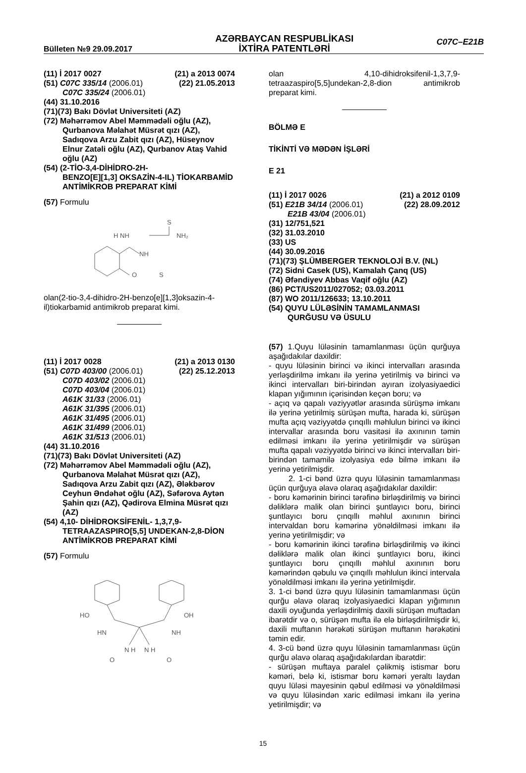Bülleten №9 29.09.2017
AZƏRBAYCAN RESPUBLİKASI
İXTİRA PATENTLƏRİ
C07C–E21B
(11) İ 2017 0027 (21) a 2013 0074
(51) C07C 335/14 (2006.01) (22) 21.05.2013
C07C 335/24 (2006.01)
(44) 31.10.2016
(71)(73) Bakı Dövlət Universiteti (AZ)
(72) Məhərrəmov Abel Məmmədəli oğlu (AZ),
Qurbanova Məlahət Müsrət qızı (AZ), Sadıqova Arzu Zabit qızı (AZ), Hüseynov Elnur Zatəli oğlu (AZ), Qurbanov Ataş Vahid oğlu (AZ)
(54) (2-TİO-3,4-DİHİDRO-2H-
BENZO[E][1,3] OKSAZİN-4-IL) TİOKARBAMİD ANTİMİKROB PREPARAT KİMİ
(57) Formulu
H NH
S
NH₂
NH
O
S
olan(2-tio-3,4-dihidro-2H-benzo[e][1,3]oksazin-4-il)tiokarbamid antimikrob preparat kimi.
(11) İ 2017 0028 (21) a 2013 0130
(51) C07D 403/00 (2006.01) (22) 25.12.2013
C07D 403/02 (2006.01)
C07D 403/04 (2006.01)
A61K 31/33 (2006.01)
A61K 31/395 (2006.01)
A61K 31/495 (2006.01)
A61K 31/499 (2006.01)
A61K 31/513 (2006.01)
(44) 31.10.2016
(71)(73) Bakı Dövlət Universiteti (AZ)
(72) Məhərrəmov Abel Məmmədəli oğlu (AZ),
Qurbanova Məlahət Müsrət qızı (AZ), Sadıqova Arzu Zabit qızı (AZ), Ələkbərov Ceyhun Əndəhət oğlu (AZ), Səfərova Aytən Şahin qızı (AZ), Qədirova Elmina Müsrət qızı (AZ)
(54) 4,10- DİHİDROKSİFENİL- 1,3,7,9-
TETRAAZASPIRO[5,5] UNDEKAN-2,8-DİON ANTİMİKROB PREPARAT KİMİ
(57) Formulu
HO
OH
HN
NH
N H
N H
O
O
olan 4,10-dihidroksifenil-1,3,7,9-tetraazaspiro[5,5]undekan-2,8-dion antimikrob preparat kimi.
BÖLMƏ E
TİKİNTİ VƏ MƏDƏN İŞLƏRİ
E 21
(11) İ 2017 0026 (21) a 2012 0109
(51) E21B 34/14 (2006.01) (22) 28.09.2012
E21B 43/04 (2006.01)
(31) 12/751,521
(32) 31.03.2010
(33) US
(44) 30.09.2016
(71)(73) ŞLÜMBERGER TEKNOLOJİ B.V. (NL)
(72) Sidni Casek (US), Kamalah Çanq (US)
(74) Əfəndiyev Abbas Vaqif oğlu (AZ)
(86) PCT/US2011/027052; 03.03.2011
(87) WO 2011/126633; 13.10.2011
(54) QUYU LÜLƏSİNİN TAMAMLANMASI
QURĞUSU VƏ ÜSULU
(57) 1.Quyu lüləsinin tamamlanması üçün qurğuya aşağıdakılar daxildir:
- quyu lüləsinin birinci və ikinci intervalları arasında yerləşdirilmə imkanı ilə yerinə yetirilmiş və birinci və ikinci intervalları biri-birindən ayıran izolyasiyaedici klapan yığımının içərisindən keçən boru; və
- açıq və qapalı vəziyyətlər arasında sürüşmə imkanı ilə yerinə yetirilmiş sürüşən mufta, harada ki, sürüşən mufta açıq vəziyyətdə çınqıllı məhlulun birinci və ikinci intervallar arasında boru vasitəsi ilə axınının təmin edilməsi imkanı ilə yerinə yetirilmişdir və sürüşən mufta qapalı vəziyyətdə birinci və ikinci intervalları biri-birindən tamamilə izolyasiya edə bilmə imkanı ilə yerinə yetirilmişdir.
2. 1-ci bənd üzrə quyu lüləsinin tamamlanması üçün qurğuya əlavə olaraq aşağıdakılar daxildir:
- boru kəmərinin birinci tərəfinə birləşdirilmiş və birinci dəliklərə malik olan birinci şuntlayıcı boru, birinci şuntlayıcı boru çınqıllı məhlul axınının birinci intervaldan boru kəmərinə yönəldilməsi imkanı ilə yerinə yetirilmişdir; və
- boru kəmərinin ikinci tərəfinə birləşdirilmiş və ikinci dəliklərə malik olan ikinci şuntlayıcı boru, ikinci şuntlayıcı boru çınqıllı məhlul axınının boru kəmərindən qəbulu və çınqıllı məhlulun ikinci intervala yönəldilməsi imkanı ilə yerinə yetirilmişdir.
3. 1-ci bənd üzrə quyu lüləsinin tamamlanması üçün qurğu əlavə olaraq izolyasiyaedici klapan yığımının daxili oyuğunda yerləşdirilmiş daxili sürüşən muftadan ibarətdir və o, sürüşən mufta ilə elə birləşdirilmişdir ki, daxili muftanın hərəkəti sürüşən muftanın hərəkətini təmin edir.
4. 3-cü bənd üzrə quyu lüləsinin tamamlanması üçün qurğu əlavə olaraq aşağıdakılardan ibarətdir:
- sürüşən muftaya paralel çəlikmiş istismar boru kəməri, belə ki, istismar boru kəməri yeraltı laydan quyu lüləsi mayesinin qəbul edilməsi və yönəldilməsi və quyu lüləsindən xaric edilməsi imkanı ilə yerinə yetirilmişdir; və
15